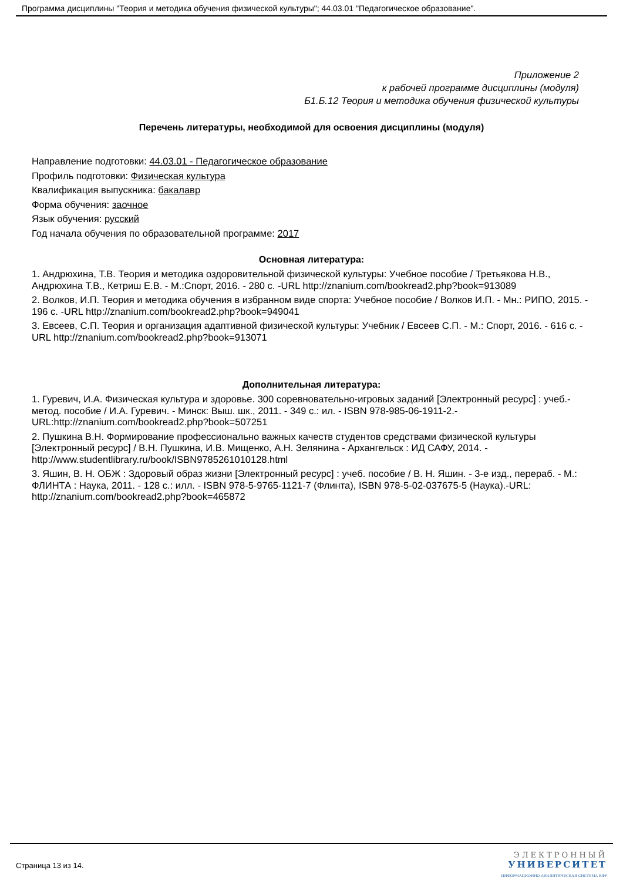Программа дисциплины "Теория и методика обучения физической культуры"; 44.03.01 "Педагогическое образование".
Приложение 2
к рабочей программе дисциплины (модуля)
Б1.Б.12 Теория и методика обучения физической культуры
Перечень литературы, необходимой для освоения дисциплины (модуля)
Направление подготовки: 44.03.01 - Педагогическое образование
Профиль подготовки: Физическая культура
Квалификация выпускника: бакалавр
Форма обучения: заочное
Язык обучения: русский
Год начала обучения по образовательной программе: 2017
Основная литература:
1. Андрюхина, Т.В. Теория и методика оздоровительной физической культуры: Учебное пособие / Третьякова Н.В., Андрюхина Т.В., Кетриш Е.В. - М.:Спорт, 2016. - 280 с. -URL http://znanium.com/bookread2.php?book=913089
2. Волков, И.П. Теория и методика обучения в избранном виде спорта: Учебное пособие / Волков И.П. - Мн.: РИПО, 2015. - 196 с. -URL http://znanium.com/bookread2.php?book=949041
3. Евсеев, С.П. Теория и организация адаптивной физической культуры: Учебник / Евсеев С.П. - М.: Спорт, 2016. - 616 с. -URL http://znanium.com/bookread2.php?book=913071
Дополнительная литература:
1. Гуревич, И.А. Физическая культура и здоровье. 300 соревновательно-игровых заданий [Электронный ресурс] : учеб.-метод. пособие / И.А. Гуревич. - Минск: Выш. шк., 2011. - 349 с.: ил. - ISBN 978-985-06-1911-2.-URL:http://znanium.com/bookread2.php?book=507251
2. Пушкина В.Н. Формирование профессионально важных качеств студентов средствами физической культуры [Электронный ресурс] / В.Н. Пушкина, И.В. Мищенко, А.Н. Зелянина - Архангельск : ИД САФУ, 2014. - http://www.studentlibrary.ru/book/ISBN9785261010128.html
3. Яшин, В. Н. ОБЖ : Здоровый образ жизни [Электронный ресурс] : учеб. пособие / В. Н. Яшин. - 3-е изд., перераб. - М.: ФЛИНТА : Наука, 2011. - 128 с.: илл. - ISBN 978-5-9765-1121-7 (Флинта), ISBN 978-5-02-037675-5 (Наука).-URL: http://znanium.com/bookread2.php?book=465872
Страница 13 из 14.
ЭЛЕКТРОННЫЙ
УНИВЕРСИТЕТ
ИНФОРМАЦИОННО-АНАЛИТИЧЕСКАЯ СИСТЕМА КФУ